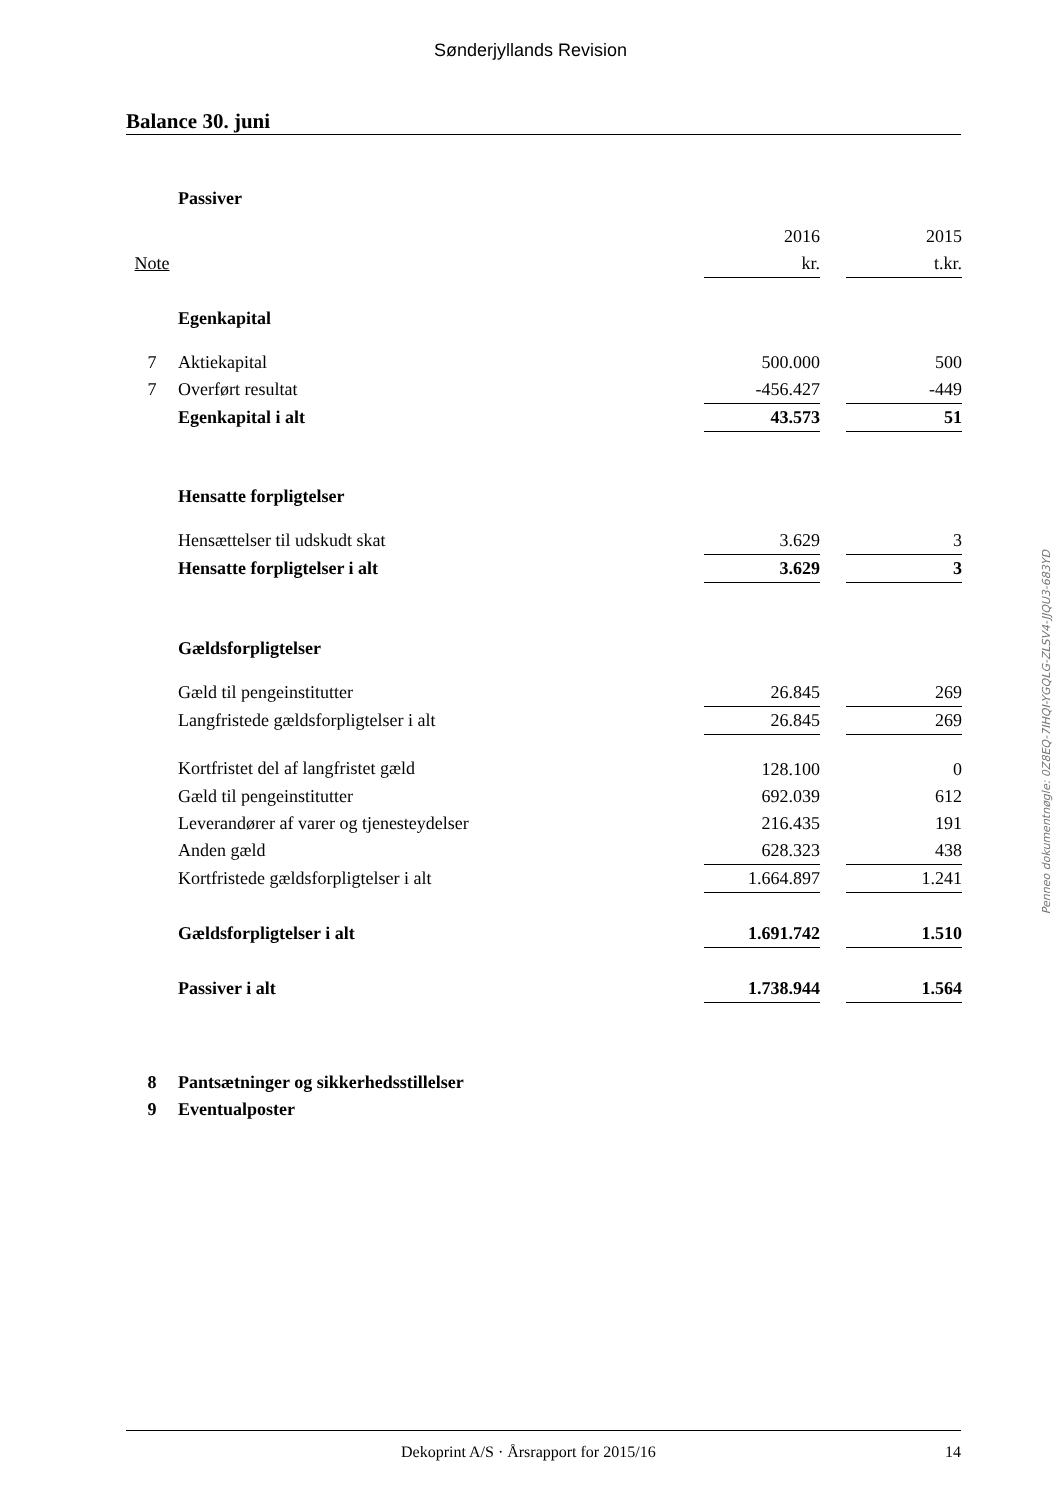Sønderjyllands Revision
Balance 30. juni
| | Passiver | | | |
| | | 2016 | | 2015 |
| Note | | kr. | | t.kr. |
| | Egenkapital | | | |
| 7 | Aktiekapital | 500.000 | | 500 |
| 7 | Overført resultat | -456.427 | | -449 |
| | Egenkapital i alt | 43.573 | | 51 |
| | Hensatte forpligtelser | | | |
| | Hensættelser til udskudt skat | 3.629 | | 3 |
| | Hensatte forpligtelser i alt | 3.629 | | 3 |
| | Gældsforpligtelser | | | |
| | Gæld til pengeinstitutter | 26.845 | | 269 |
| | Langfristede gældsforpligtelser i alt | 26.845 | | 269 |
| | Kortfristet del af langfristet gæld | 128.100 | | 0 |
| | Gæld til pengeinstitutter | 692.039 | | 612 |
| | Leverandører af varer og tjenesteydelser | 216.435 | | 191 |
| | Anden gæld | 628.323 | | 438 |
| | Kortfristede gældsforpligtelser i alt | 1.664.897 | | 1.241 |
| | Gældsforpligtelser i alt | 1.691.742 | | 1.510 |
| | Passiver i alt | 1.738.944 | | 1.564 |
| 8 | Pantsætninger og sikkerhedsstillelser | | | |
| 9 | Eventualposter | | | |
Penneo dokumentnøgle: 0Z8EQ-7IHQI-YGQLG-ZLSV4-JJQU3-683YD
Dekoprint A/S · Årsrapport for 2015/16 14